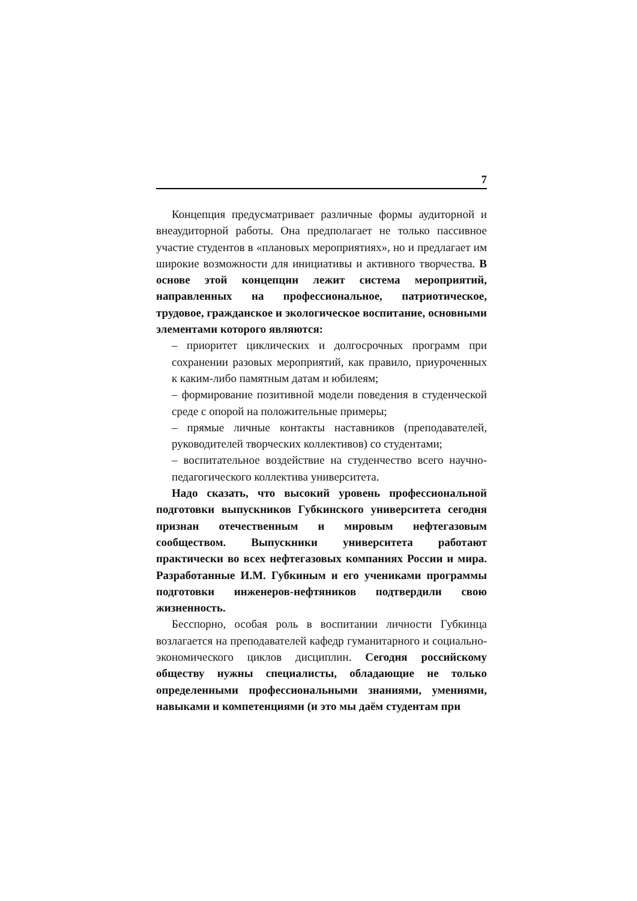7
Концепция предусматривает различные формы аудиторной и внеаудиторной работы. Она предполагает не только пассивное участие студентов в «плановых мероприятиях», но и предлагает им широкие возможности для инициативы и активного творчества. В основе этой концепции лежит система мероприятий, направленных на профессиональное, патриотическое, трудовое, гражданское и экологическое воспитание, основными элементами которого являются:
– приоритет циклических и долгосрочных программ при сохранении разовых мероприятий, как правило, приуроченных к каким-либо памятным датам и юбилеям;
– формирование позитивной модели поведения в студенческой среде с опорой на положительные примеры;
– прямые личные контакты наставников (преподавателей, руководителей творческих коллективов) со студентами;
– воспитательное воздействие на студенчество всего научно-педагогического коллектива университета.
Надо сказать, что высокий уровень профессиональной подготовки выпускников Губкинского университета сегодня признан отечественным и мировым нефтегазовым сообществом. Выпускники университета работают практически во всех нефтегазовых компаниях России и мира. Разработанные И.М. Губкиным и его учениками программы подготовки инженеров-нефтяников подтвердили свою жизненность.
Бесспорно, особая роль в воспитании личности Губкинца возлагается на преподавателей кафедр гуманитарного и социально-экономического циклов дисциплин. Сегодня российскому обществу нужны специалисты, обладающие не только определенными профессиональными знаниями, умениями, навыками и компетенциями (и это мы даём студентам при